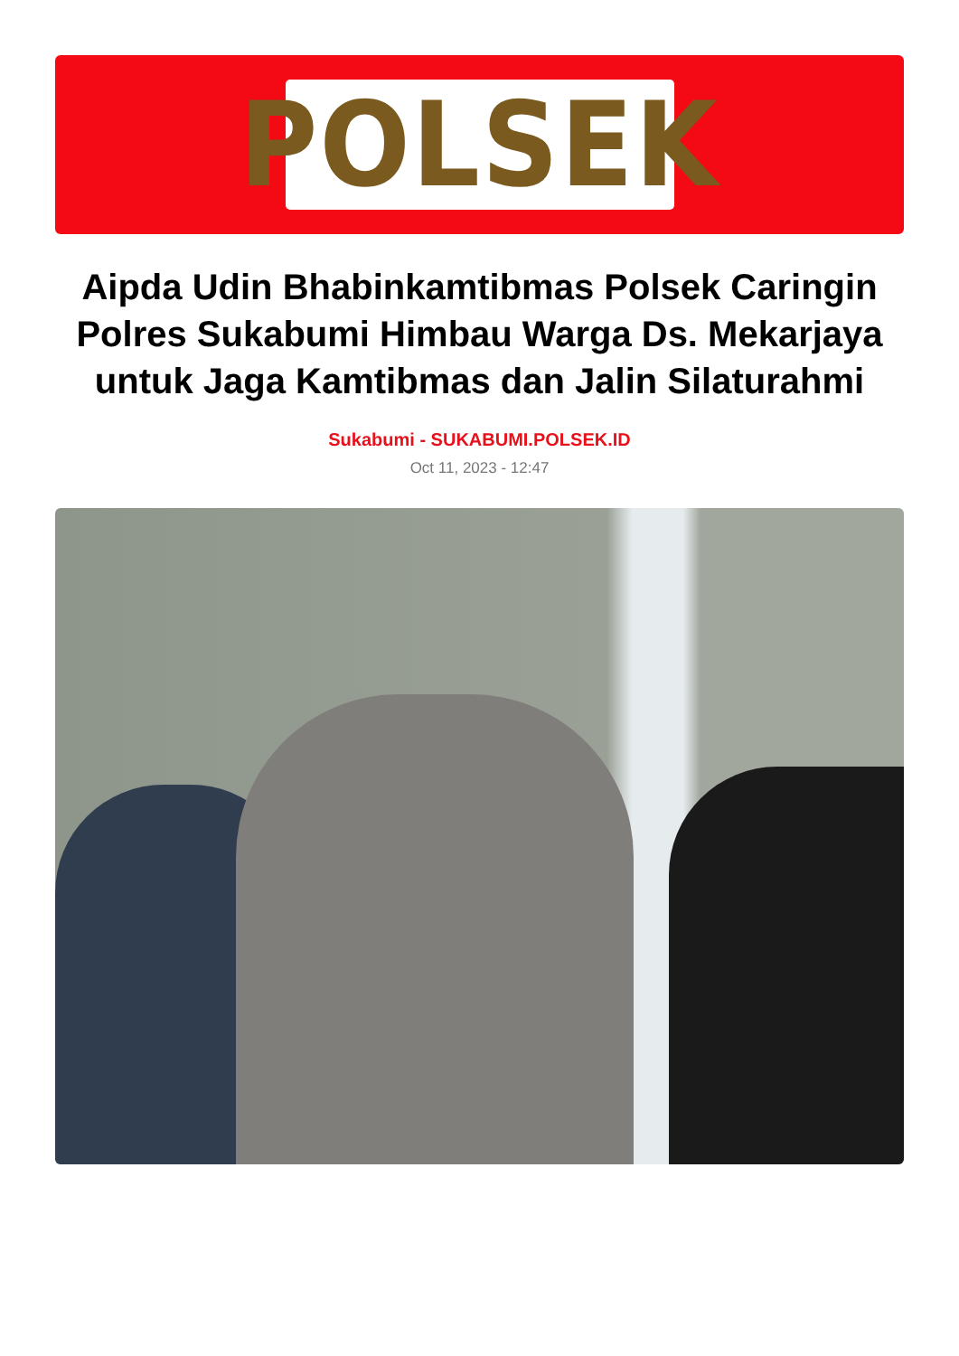POLSEK
Aipda Udin Bhabinkamtibmas Polsek Caringin Polres Sukabumi Himbau Warga Ds. Mekarjaya untuk Jaga Kamtibmas dan Jalin Silaturahmi
Sukabumi - SUKABUMI.POLSEK.ID
Oct 11, 2023 - 12:47